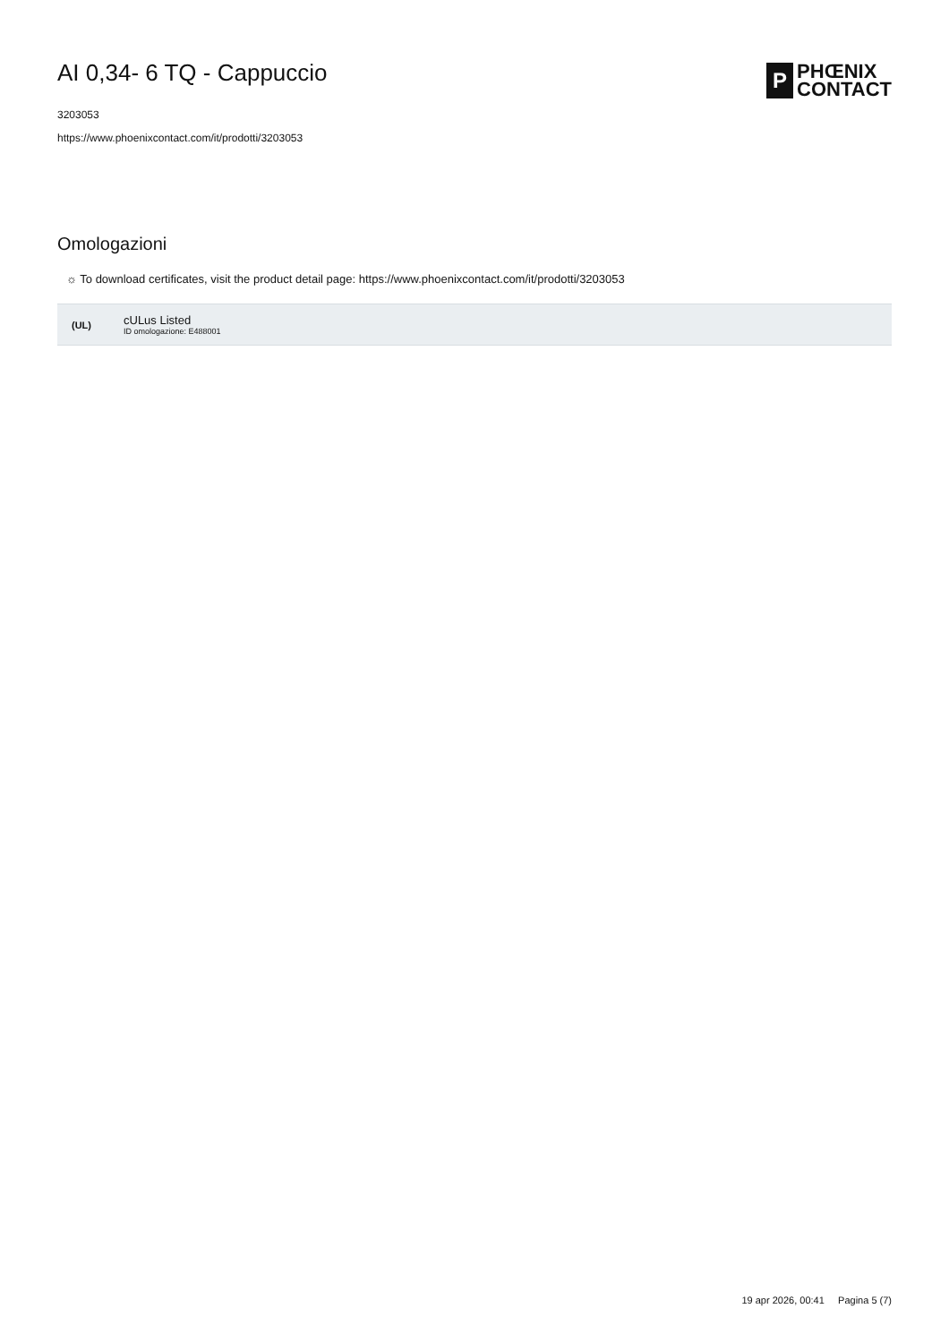P
PHŒNIX
CONTACT
AI 0,34- 6 TQ - Cappuccio
3203053
https://www.phoenixcontact.com/it/prodotti/3203053
Omologazioni
☼ To download certificates, visit the product detail page: https://www.phoenixcontact.com/it/prodotti/3203053
(UL)
cULus Listed
ID omologazione: E488001
19 apr 2026, 00:41 Pagina 5 (7)